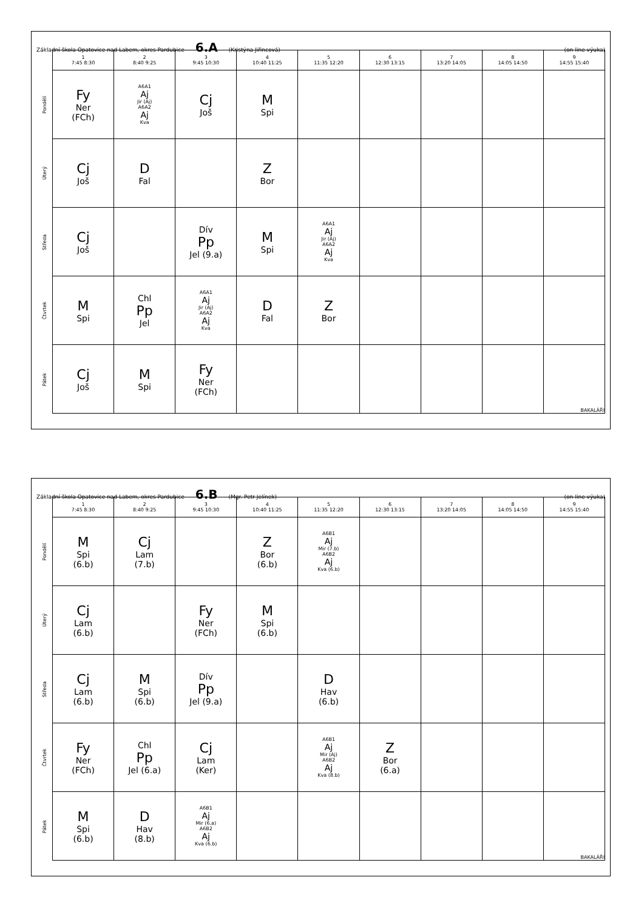Základní škola Opatovice nad Labem, okres Pardubice 6.A (Kristýna Jiřincová) (on-line výuka)
| | 1 7:45 8:30 | 2 8:40 9:25 | 3 9:45 10:30 | 4 10:40 11:25 | 5 11:35 12:20 | 6 12:30 13:15 | 7 13:20 14:05 | 8 14:05 14:50 | 9 14:55 15:40 |
| --- | --- | --- | --- | --- | --- | --- | --- | --- | --- |
| Pondělí | Fy Ner (FCh) | A6A1 Aj Jir (Aj) A6A2 Aj Kva | Cj Još | M Spi | | | | | |
| Úterý | Cj Još | D Fal | | Z Bor | | | | | |
| Středa | Cj Još | | Dív Pp Jel (9.a) | M Spi | A6A1 Aj Jir (Aj) A6A2 Aj Kva | | | | |
| Čtvrtek | M Spi | Chl Pp Jel | A6A1 Aj Jir (Aj) A6A2 Aj Kva | D Fal | Z Bor | | | | |
| Pátek | Cj Još | M Spi | Fy Ner (FCh) | | | | | | BAKALÁŘI |
Základní škola Opatovice nad Labem, okres Pardubice 6.B (Mgr. Petr Jelínek) (on-line výuka)
| | 1 7:45 8:30 | 2 8:40 9:25 | 3 9:45 10:30 | 4 10:40 11:25 | 5 11:35 12:20 | 6 12:30 13:15 | 7 13:20 14:05 | 8 14:05 14:50 | 9 14:55 15:40 |
| --- | --- | --- | --- | --- | --- | --- | --- | --- | --- |
| Pondělí | M Spi (6.b) | Cj Lam (7.b) | | Z Bor (6.b) | A6B1 Aj Mir (7.b) A6B2 Aj Kva (6.b) | | | | |
| Úterý | Cj Lam (6.b) | | Fy Ner (FCh) | M Spi (6.b) | | | | | |
| Středa | Cj Lam (6.b) | M Spi (6.b) | Dív Pp Jel (9.a) | | D Hav (6.b) | | | | |
| Čtvrtek | Fy Ner (FCh) | Chl Pp Jel (6.a) | Cj Lam (Ker) | | A6B1 Aj Mir (Aj) A6B2 Aj Kva (8.b) | Z Bor (6.a) | | | |
| Pátek | M Spi (6.b) | D Hav (8.b) | A6B1 Aj Mir (6.a) A6B2 Aj Kva (6.b) | | | | | | BAKALÁŘI |